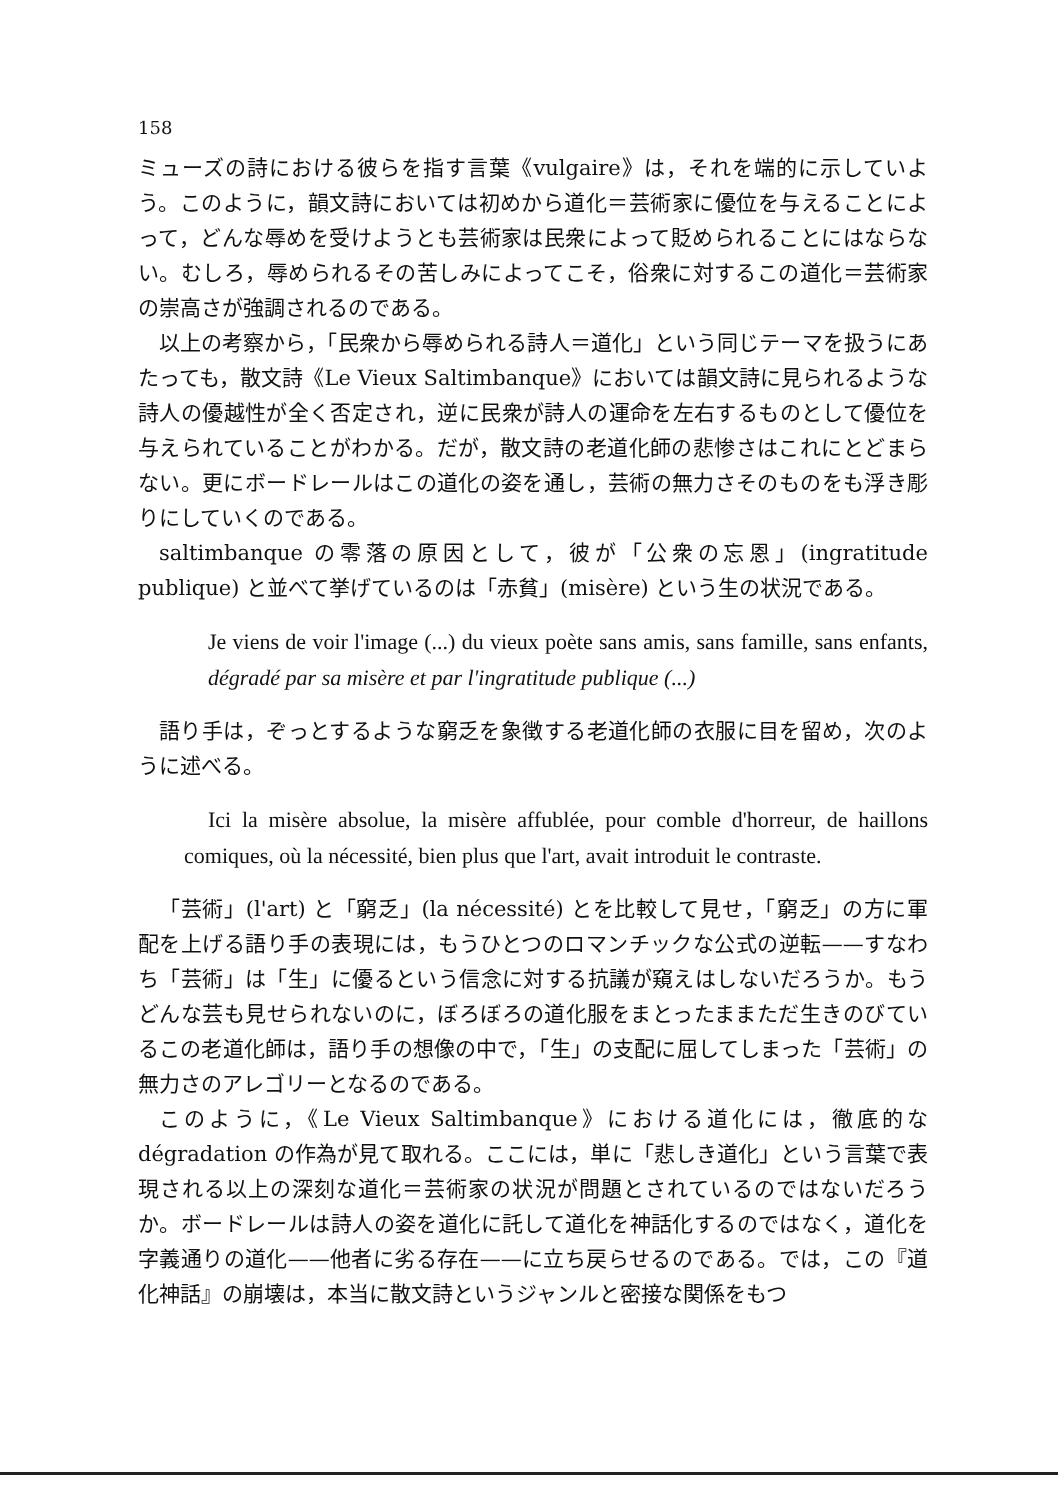158
ミューズの詩における彼らを指す言葉《vulgaire》は，それを端的に示していよう。このように，韻文詩においては初めから道化＝芸術家に優位を与えることによって，どんな辱めを受けようとも芸術家は民衆によって貶められることにはならない。むしろ，辱められるその苦しみによってこそ，俗衆に対するこの道化＝芸術家の崇高さが強調されるのである。
以上の考察から，「民衆から辱められる詩人＝道化」という同じテーマを扱うにあたっても，散文詩《Le Vieux Saltimbanque》においては韻文詩に見られるような詩人の優越性が全く否定され，逆に民衆が詩人の運命を左右するものとして優位を与えられていることがわかる。だが，散文詩の老道化師の悲惨さはこれにとどまらない。更にボードレールはこの道化の姿を通し，芸術の無力さそのものをも浮き彫りにしていくのである。
saltimbanque の零落の原因として，彼が「公衆の忘恩」(ingratitude publique) と並べて挙げているのは「赤貧」(misère) という生の状況である。
Je viens de voir l'image (...) du vieux poète sans amis, sans famille, sans enfants, dégradé par sa misère et par l'ingratitude publique (...)
語り手は，ぞっとするような窮乏を象徴する老道化師の衣服に目を留め，次のように述べる。
Ici la misère absolue, la misère affublée, pour comble d'horreur, de haillons comiques, où la nécessité, bien plus que l'art, avait introduit le contraste.
「芸術」(l'art) と「窮乏」(la nécessité) とを比較して見せ，「窮乏」の方に軍配を上げる語り手の表現には，もうひとつのロマンチックな公式の逆転——すなわち「芸術」は「生」に優るという信念に対する抗議が窺えはしないだろうか。もうどんな芸も見せられないのに，ぼろぼろの道化服をまとったままただ生きのびているこの老道化師は，語り手の想像の中で，「生」の支配に屈してしまった「芸術」の無力さのアレゴリーとなるのである。
このように，《Le Vieux Saltimbanque》における道化には，徹底的な dégradation の作為が見て取れる。ここには，単に「悲しき道化」という言葉で表現される以上の深刻な道化＝芸術家の状況が問題とされているのではないだろうか。ボードレールは詩人の姿を道化に託して道化を神話化するのではなく，道化を字義通りの道化——他者に劣る存在——に立ち戻らせるのである。では，この『道化神話』の崩壊は，本当に散文詩というジャンルと密接な関係をもつ